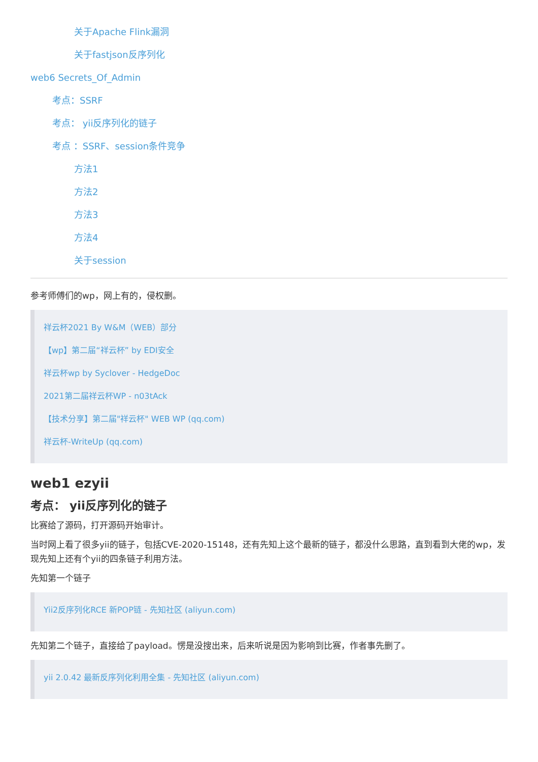关于Apache Flink漏洞
关于fastjson反序列化
web6 Secrets_Of_Admin
考点：SSRF
考点： yii反序列化的链子
考点 ：SSRF、session条件竞争
方法1
方法2
方法3
方法4
关于session
参考师傅们的wp，网上有的，侵权删。
祥云杯2021 By W&M（WEB）部分
【wp】第二届“祥云杯” by EDI安全
祥云杯wp by Syclover - HedgeDoc
2021第二届祥云杯WP - n03tAck
【技术分享】第二届"祥云杯" WEB WP (qq.com)
祥云杯-WriteUp (qq.com)
web1 ezyii
考点： yii反序列化的链子
比赛给了源码，打开源码开始审计。
当时网上看了很多yii的链子，包括CVE-2020-15148，还有先知上这个最新的链子，都没什么思路，直到看到大佬的wp，发现先知上还有个yii的四条链子利用方法。
先知第一个链子
Yii2反序列化RCE 新POP链 - 先知社区 (aliyun.com)
先知第二个链子，直接给了payload。愣是没搜出来，后来听说是因为影响到比赛，作者事先删了。
yii 2.0.42 最新反序列化利用全集 - 先知社区 (aliyun.com)